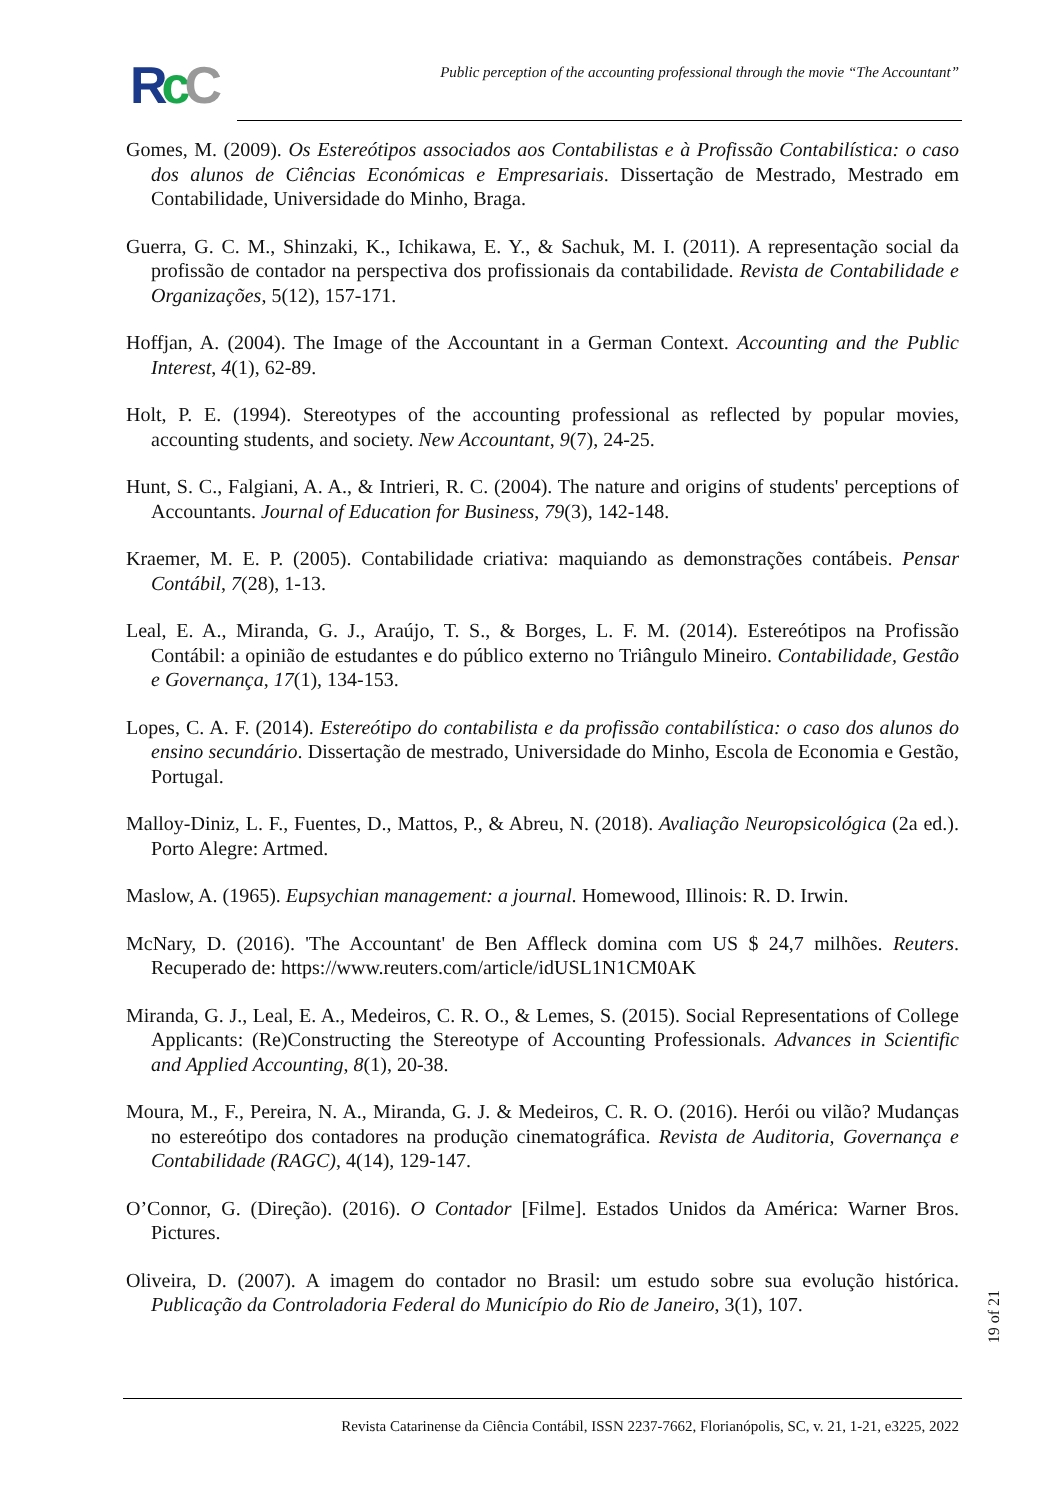RcC
Public perception of the accounting professional through the movie “The Accountant”
Gomes, M. (2009). Os Estereótipos associados aos Contabilistas e à Profissão Contabilística: o caso dos alunos de Ciências Económicas e Empresariais. Dissertação de Mestrado, Mestrado em Contabilidade, Universidade do Minho, Braga.
Guerra, G. C. M., Shinzaki, K., Ichikawa, E. Y., & Sachuk, M. I. (2011). A representação social da profissão de contador na perspectiva dos profissionais da contabilidade. Revista de Contabilidade e Organizações, 5(12), 157-171.
Hoffjan, A. (2004). The Image of the Accountant in a German Context. Accounting and the Public Interest, 4(1), 62-89.
Holt, P. E. (1994). Stereotypes of the accounting professional as reflected by popular movies, accounting students, and society. New Accountant, 9(7), 24-25.
Hunt, S. C., Falgiani, A. A., & Intrieri, R. C. (2004). The nature and origins of students' perceptions of Accountants. Journal of Education for Business, 79(3), 142-148.
Kraemer, M. E. P. (2005). Contabilidade criativa: maquiando as demonstrações contábeis. Pensar Contábil, 7(28), 1-13.
Leal, E. A., Miranda, G. J., Araújo, T. S., & Borges, L. F. M. (2014). Estereótipos na Profissão Contábil: a opinião de estudantes e do público externo no Triângulo Mineiro. Contabilidade, Gestão e Governança, 17(1), 134-153.
Lopes, C. A. F. (2014). Estereótipo do contabilista e da profissão contabilística: o caso dos alunos do ensino secundário. Dissertação de mestrado, Universidade do Minho, Escola de Economia e Gestão, Portugal.
Malloy-Diniz, L. F., Fuentes, D., Mattos, P., & Abreu, N. (2018). Avaliação Neuropsicológica (2a ed.). Porto Alegre: Artmed.
Maslow, A. (1965). Eupsychian management: a journal. Homewood, Illinois: R. D. Irwin.
McNary, D. (2016). 'The Accountant' de Ben Affleck domina com US $ 24,7 milhões. Reuters. Recuperado de: https://www.reuters.com/article/idUSL1N1CM0AK
Miranda, G. J., Leal, E. A., Medeiros, C. R. O., & Lemes, S. (2015). Social Representations of College Applicants: (Re)Constructing the Stereotype of Accounting Professionals. Advances in Scientific and Applied Accounting, 8(1), 20-38.
Moura, M., F., Pereira, N. A., Miranda, G. J. & Medeiros, C. R. O. (2016). Herói ou vilão? Mudanças no estereótipo dos contadores na produção cinematográfica. Revista de Auditoria, Governança e Contabilidade (RAGC), 4(14), 129-147.
O’Connor, G. (Direção). (2016). O Contador [Filme]. Estados Unidos da América: Warner Bros. Pictures.
Oliveira, D. (2007). A imagem do contador no Brasil: um estudo sobre sua evolução histórica. Publicação da Controladoria Federal do Município do Rio de Janeiro, 3(1), 107.
19 of 21
Revista Catarinense da Ciência Contábil, ISSN 2237-7662, Florianópolis, SC, v. 21, 1-21, e3225, 2022